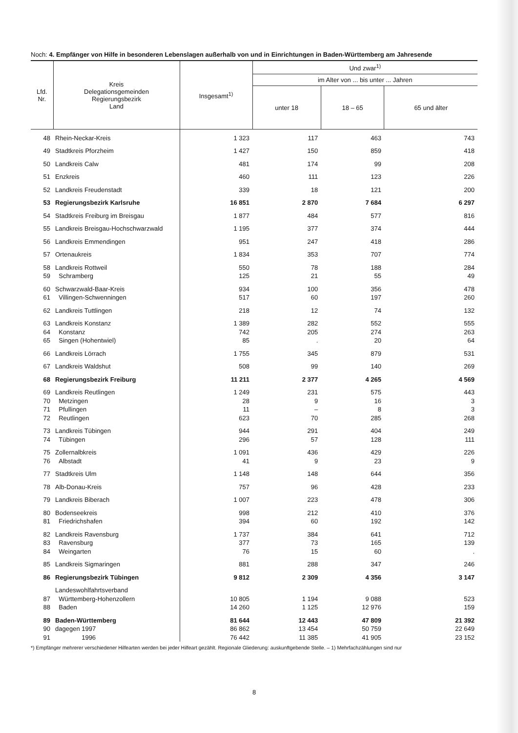Noch: 4. Empfänger von Hilfe in besonderen Lebenslagen außerhalb von und in Einrichtungen in Baden-Württemberg am Jahresende
| Lfd. Nr. | Kreis Delegationsgemeinden Regierungsbezirk Land | Insgesamt<sup>1)</sup> | Und zwar<sup>1)</sup> | | |
| --- | --- | --- | --- | --- | --- |
| | | | im Alter von ... bis unter ... Jahren | | |
| | | | unter 18 | 18 – 65 | 65 und älter |
| 48 | Rhein-Neckar-Kreis | 1 323 | 117 | 463 | 743 |
| 49 | Stadtkreis Pforzheim | 1 427 | 150 | 859 | 418 |
| 50 | Landkreis Calw | 481 | 174 | 99 | 208 |
| 51 | Enzkreis | 460 | 111 | 123 | 226 |
| 52 | Landkreis Freudenstadt | 339 | 18 | 121 | 200 |
| 53 | Regierungsbezirk Karlsruhe | 16 851 | 2 870 | 7 684 | 6 297 |
| 54 | Stadtkreis Freiburg im Breisgau | 1 877 | 484 | 577 | 816 |
| 55 | Landkreis Breisgau-Hochschwarzwald | 1 195 | 377 | 374 | 444 |
| 56 | Landkreis Emmendingen | 951 | 247 | 418 | 286 |
| 57 | Ortenaukreis | 1 834 | 353 | 707 | 774 |
| 58 | Landkreis Rottweil | 550 | 78 | 188 | 284 |
| 59 | Schramberg | 125 | 21 | 55 | 49 |
| 60 | Schwarzwald-Baar-Kreis | 934 | 100 | 356 | 478 |
| 61 | Villingen-Schwenningen | 517 | 60 | 197 | 260 |
| 62 | Landkreis Tuttlingen | 218 | 12 | 74 | 132 |
| 63 | Landkreis Konstanz | 1 389 | 282 | 552 | 555 |
| 64 | Konstanz | 742 | 205 | 274 | 263 |
| 65 | Singen (Hohentwiel) | 85 | . | 20 | 64 |
| 66 | Landkreis Lörrach | 1 755 | 345 | 879 | 531 |
| 67 | Landkreis Waldshut | 508 | 99 | 140 | 269 |
| 68 | Regierungsbezirk Freiburg | 11 211 | 2 377 | 4 265 | 4 569 |
| 69 | Landkreis Reutlingen | 1 249 | 231 | 575 | 443 |
| 70 | Metzingen | 28 | 9 | 16 | 3 |
| 71 | Pfullingen | 11 | – | 8 | 3 |
| 72 | Reutlingen | 623 | 70 | 285 | 268 |
| 73 | Landkreis Tübingen | 944 | 291 | 404 | 249 |
| 74 | Tübingen | 296 | 57 | 128 | 111 |
| 75 | Zollernalbkreis | 1 091 | 436 | 429 | 226 |
| 76 | Albstadt | 41 | 9 | 23 | 9 |
| 77 | Stadtkreis Ulm | 1 148 | 148 | 644 | 356 |
| 78 | Alb-Donau-Kreis | 757 | 96 | 428 | 233 |
| 79 | Landkreis Biberach | 1 007 | 223 | 478 | 306 |
| 80 | Bodenseekreis | 998 | 212 | 410 | 376 |
| 81 | Friedrichshafen | 394 | 60 | 192 | 142 |
| 82 | Landkreis Ravensburg | 1 737 | 384 | 641 | 712 |
| 83 | Ravensburg | 377 | 73 | 165 | 139 |
| 84 | Weingarten | 76 | 15 | 60 | . |
| 85 | Landkreis Sigmaringen | 881 | 288 | 347 | 246 |
| 86 | Regierungsbezirk Tübingen | 9 812 | 2 309 | 4 356 | 3 147 |
| | Landeswohlfahrtsverband | | | | |
| 87 | Württemberg-Hohenzollern | 10 805 | 1 194 | 9 088 | 523 |
| 88 | Baden | 14 260 | 1 125 | 12 976 | 159 |
| 89 | Baden-Württemberg | 81 644 | 12 443 | 47 809 | 21 392 |
| 90 | dagegen 1997 | 86 862 | 13 454 | 50 759 | 22 649 |
| 91 | 1996 | 76 442 | 11 385 | 41 905 | 23 152 |
*) Empfänger mehrerer verschiedener Hilfearten werden bei jeder Hilfeart gezählt. Regionale Gliederung: auskunftgebende Stelle. – 1) Mehrfachzählungen sind nur
8